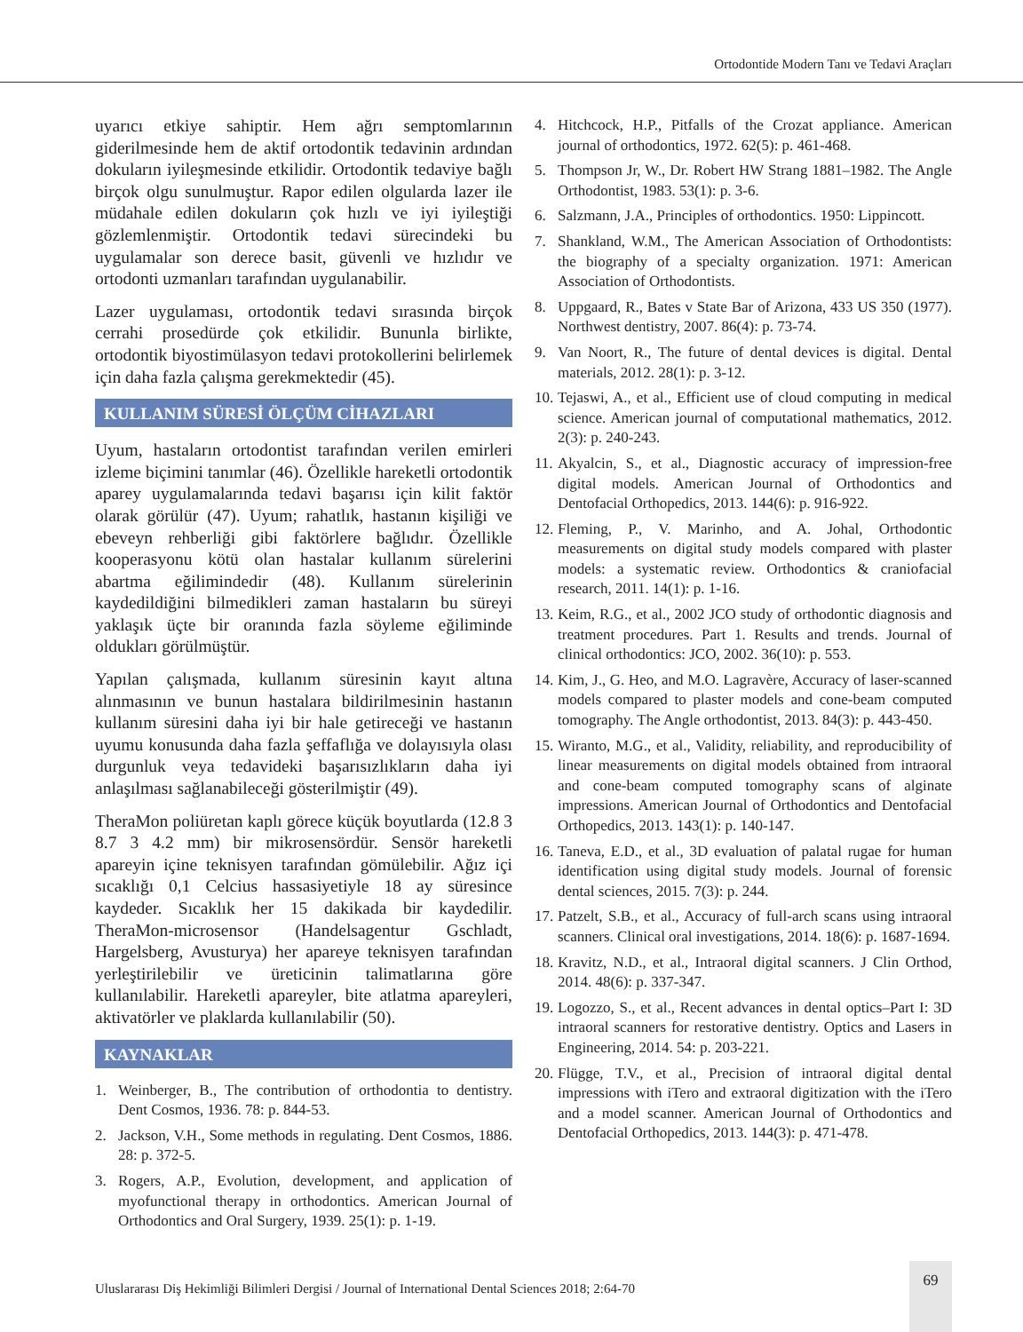Ortodontide Modern Tanı ve Tedavi Araçları
uyarıcı etkiye sahiptir. Hem ağrı semptomlarının giderilmesinde hem de aktif ortodontik tedavinin ardından dokuların iyileşmesinde etkilidir. Ortodontik tedaviye bağlı birçok olgu sunulmuştur. Rapor edilen olgularda lazer ile müdahale edilen dokuların çok hızlı ve iyi iyileştiği gözlemlenmiştir. Ortodontik tedavi sürecindeki bu uygulamalar son derece basit, güvenli ve hızlıdır ve ortodonti uzmanları tarafından uygulanabilir.
Lazer uygulaması, ortodontik tedavi sırasında birçok cerrahi prosedürde çok etkilidir. Bununla birlikte, ortodontik biyostimülasyon tedavi protokollerini belirlemek için daha fazla çalışma gerekmektedir (45).
KULLANIM SÜRESİ ÖLÇÜM CİHAZLARI
Uyum, hastaların ortodontist tarafından verilen emirleri izleme biçimini tanımlar (46). Özellikle hareketli ortodontik aparey uygulamalarında tedavi başarısı için kilit faktör olarak görülür (47). Uyum; rahatlık, hastanın kişiliği ve ebeveyn rehberliği gibi faktörlere bağlıdır. Özellikle kooperasyonu kötü olan hastalar kullanım sürelerini abartma eğilimindedir (48). Kullanım sürelerinin kaydedildiğini bilmedikleri zaman hastaların bu süreyi yaklaşık üçte bir oranında fazla söyleme eğiliminde oldukları görülmüştür.
Yapılan çalışmada, kullanım süresinin kayıt altına alınmasının ve bunun hastalara bildirilmesinin hastanın kullanım süresini daha iyi bir hale getireceği ve hastanın uyumu konusunda daha fazla şeffaflığa ve dolayısıyla olası durgunluk veya tedavideki başarısızlıkların daha iyi anlaşılması sağlanabileceği gösterilmiştir (49).
TheraMon poliüretan kaplı görece küçük boyutlarda (12.8 3 8.7 3 4.2 mm) bir mikrosensördür. Sensör hareketli apareyin içine teknisyen tarafından gömülebilir. Ağız içi sıcaklığı 0,1 Celcius hassasiyetiyle 18 ay süresince kaydeder. Sıcaklık her 15 dakikada bir kaydedilir. TheraMon-microsensor (Handelsagentur Gschladt, Hargelsberg, Avusturya) her apareye teknisyen tarafından yerleştirilebilir ve üreticinin talimatlarına göre kullanılabilir. Hareketli apareyler, bite atlatma apareyleri, aktivatörler ve plaklarda kullanılabilir (50).
KAYNAKLAR
1. Weinberger, B., The contribution of orthodontia to dentistry. Dent Cosmos, 1936. 78: p. 844-53.
2. Jackson, V.H., Some methods in regulating. Dent Cosmos, 1886. 28: p. 372-5.
3. Rogers, A.P., Evolution, development, and application of myofunctional therapy in orthodontics. American Journal of Orthodontics and Oral Surgery, 1939. 25(1): p. 1-19.
4. Hitchcock, H.P., Pitfalls of the Crozat appliance. American journal of orthodontics, 1972. 62(5): p. 461-468.
5. Thompson Jr, W., Dr. Robert HW Strang 1881–1982. The Angle Orthodontist, 1983. 53(1): p. 3-6.
6. Salzmann, J.A., Principles of orthodontics. 1950: Lippincott.
7. Shankland, W.M., The American Association of Orthodontists: the biography of a specialty organization. 1971: American Association of Orthodontists.
8. Uppgaard, R., Bates v State Bar of Arizona, 433 US 350 (1977). Northwest dentistry, 2007. 86(4): p. 73-74.
9. Van Noort, R., The future of dental devices is digital. Dental materials, 2012. 28(1): p. 3-12.
10. Tejaswi, A., et al., Efficient use of cloud computing in medical science. American journal of computational mathematics, 2012. 2(3): p. 240-243.
11. Akyalcin, S., et al., Diagnostic accuracy of impression-free digital models. American Journal of Orthodontics and Dentofacial Orthopedics, 2013. 144(6): p. 916-922.
12. Fleming, P., V. Marinho, and A. Johal, Orthodontic measurements on digital study models compared with plaster models: a systematic review. Orthodontics & craniofacial research, 2011. 14(1): p. 1-16.
13. Keim, R.G., et al., 2002 JCO study of orthodontic diagnosis and treatment procedures. Part 1. Results and trends. Journal of clinical orthodontics: JCO, 2002. 36(10): p. 553.
14. Kim, J., G. Heo, and M.O. Lagravère, Accuracy of laser-scanned models compared to plaster models and cone-beam computed tomography. The Angle orthodontist, 2013. 84(3): p. 443-450.
15. Wiranto, M.G., et al., Validity, reliability, and reproducibility of linear measurements on digital models obtained from intraoral and cone-beam computed tomography scans of alginate impressions. American Journal of Orthodontics and Dentofacial Orthopedics, 2013. 143(1): p. 140-147.
16. Taneva, E.D., et al., 3D evaluation of palatal rugae for human identification using digital study models. Journal of forensic dental sciences, 2015. 7(3): p. 244.
17. Patzelt, S.B., et al., Accuracy of full-arch scans using intraoral scanners. Clinical oral investigations, 2014. 18(6): p. 1687-1694.
18. Kravitz, N.D., et al., Intraoral digital scanners. J Clin Orthod, 2014. 48(6): p. 337-347.
19. Logozzo, S., et al., Recent advances in dental optics–Part I: 3D intraoral scanners for restorative dentistry. Optics and Lasers in Engineering, 2014. 54: p. 203-221.
20. Flügge, T.V., et al., Precision of intraoral digital dental impressions with iTero and extraoral digitization with the iTero and a model scanner. American Journal of Orthodontics and Dentofacial Orthopedics, 2013. 144(3): p. 471-478.
Uluslararası Diş Hekimliği Bilimleri Dergisi / Journal of International Dental Sciences 2018; 2:64-70
69